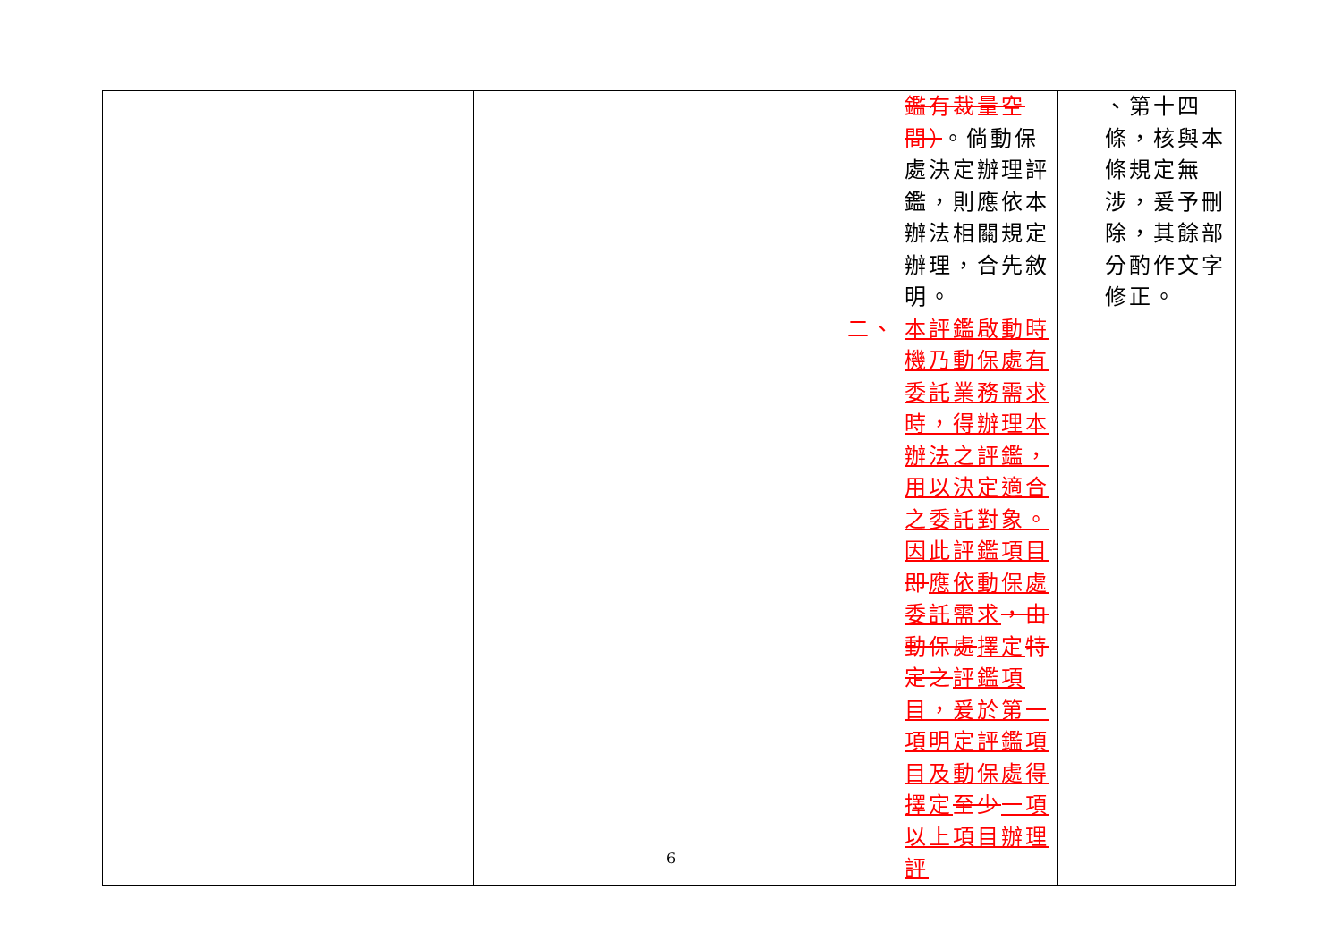| | | 鑑有裁量空間） 。倘動保處決定辦理評鑑，則應依本辦法相關規定辦理，合先敘明。 二、 本評鑑啟動時機乃動保處有委託業務需求時，得辦理本辦法之評鑑，用以決定適合之委託對象。因此評鑑項目 即 應依動保處委託需求 ，由動保處 擇定 特定之 評鑑項目，爰於第一項明定評鑑項目及動保處得擇定 至少 一項以上項目辦理評 | 、第十四條，核與本條規定無涉，爰予刪除，其餘部分酌作文字修正。 |
6